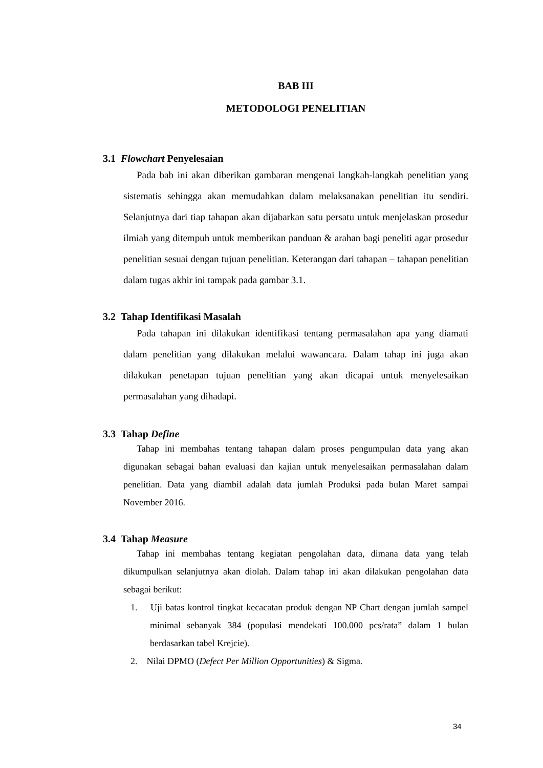BAB III
METODOLOGI PENELITIAN
3.1 Flowchart Penyelesaian
Pada bab ini akan diberikan gambaran mengenai langkah-langkah penelitian yang sistematis sehingga akan memudahkan dalam melaksanakan penelitian itu sendiri. Selanjutnya dari tiap tahapan akan dijabarkan satu persatu untuk menjelaskan prosedur ilmiah yang ditempuh untuk memberikan panduan & arahan bagi peneliti agar prosedur penelitian sesuai dengan tujuan penelitian. Keterangan dari tahapan – tahapan penelitian dalam tugas akhir ini tampak pada gambar 3.1.
3.2 Tahap Identifikasi Masalah
Pada tahapan ini dilakukan identifikasi tentang permasalahan apa yang diamati dalam penelitian yang dilakukan melalui wawancara. Dalam tahap ini juga akan dilakukan penetapan tujuan penelitian yang akan dicapai untuk menyelesaikan permasalahan yang dihadapi.
3.3 Tahap Define
Tahap ini membahas tentang tahapan dalam proses pengumpulan data yang akan digunakan sebagai bahan evaluasi dan kajian untuk menyelesaikan permasalahan dalam penelitian. Data yang diambil adalah data jumlah Produksi pada bulan Maret sampai November 2016.
3.4 Tahap Measure
Tahap ini membahas tentang kegiatan pengolahan data, dimana data yang telah dikumpulkan selanjutnya akan diolah. Dalam tahap ini akan dilakukan pengolahan data sebagai berikut:
1. Uji batas kontrol tingkat kecacatan produk dengan NP Chart dengan jumlah sampel minimal sebanyak 384 (populasi mendekati 100.000 pcs/rata” dalam 1 bulan berdasarkan tabel Krejcie).
2. Nilai DPMO (Defect Per Million Opportunities) & Sigma.
34